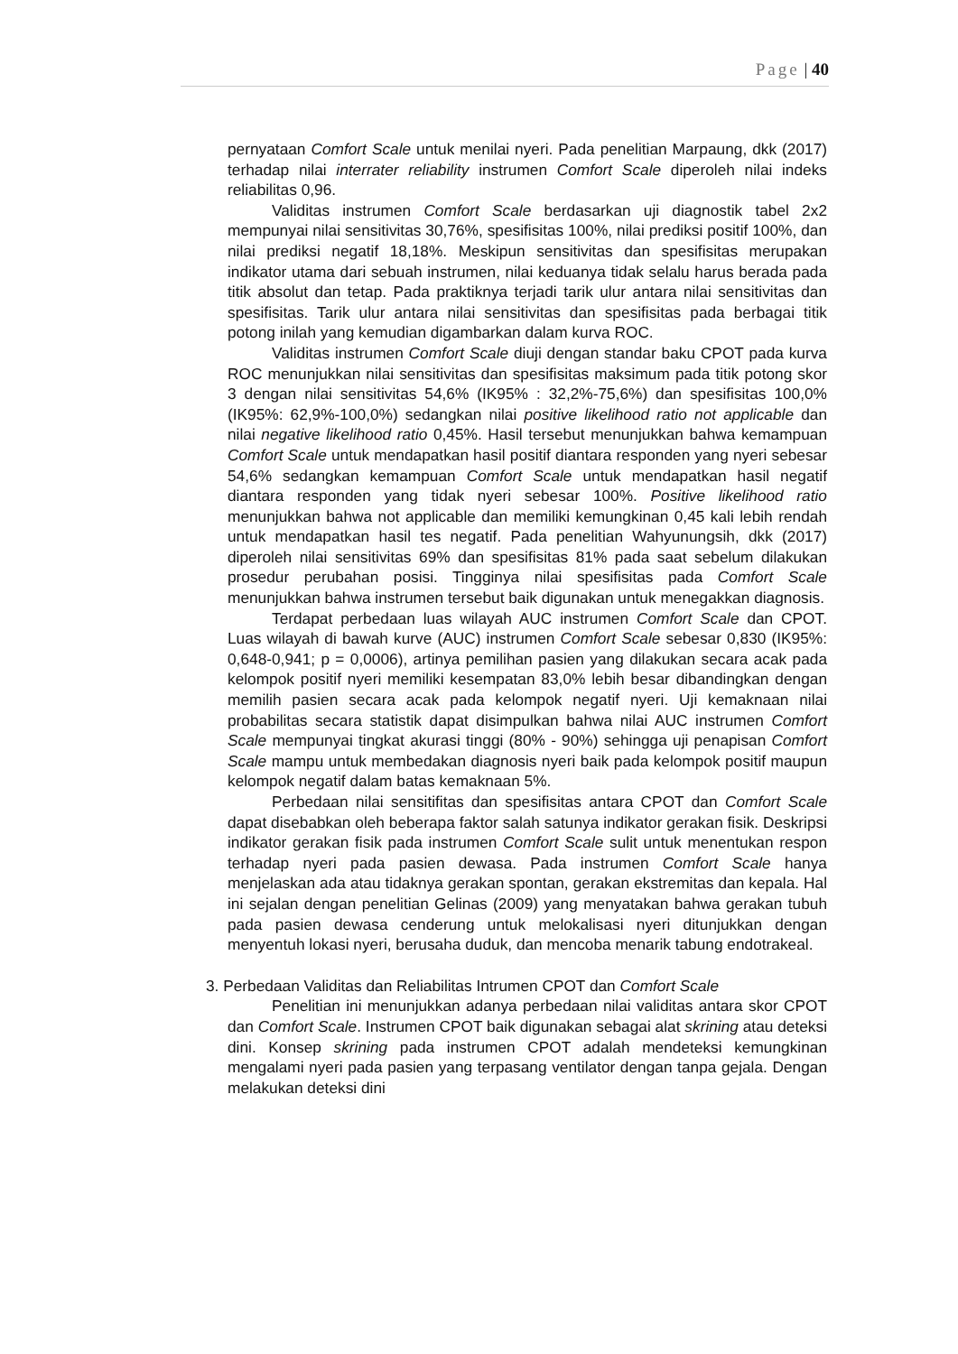Page | 40
pernyataan Comfort Scale untuk menilai nyeri. Pada penelitian Marpaung, dkk (2017) terhadap nilai interrater reliability instrumen Comfort Scale diperoleh nilai indeks reliabilitas 0,96.
Validitas instrumen Comfort Scale berdasarkan uji diagnostik tabel 2x2 mempunyai nilai sensitivitas 30,76%, spesifisitas 100%, nilai prediksi positif 100%, dan nilai prediksi negatif 18,18%. Meskipun sensitivitas dan spesifisitas merupakan indikator utama dari sebuah instrumen, nilai keduanya tidak selalu harus berada pada titik absolut dan tetap. Pada praktiknya terjadi tarik ulur antara nilai sensitivitas dan spesifisitas. Tarik ulur antara nilai sensitivitas dan spesifisitas pada berbagai titik potong inilah yang kemudian digambarkan dalam kurva ROC.
Validitas instrumen Comfort Scale diuji dengan standar baku CPOT pada kurva ROC menunjukkan nilai sensitivitas dan spesifisitas maksimum pada titik potong skor 3 dengan nilai sensitivitas 54,6% (IK95% : 32,2%-75,6%) dan spesifisitas 100,0% (IK95%: 62,9%-100,0%) sedangkan nilai positive likelihood ratio not applicable dan nilai negative likelihood ratio 0,45%. Hasil tersebut menunjukkan bahwa kemampuan Comfort Scale untuk mendapatkan hasil positif diantara responden yang nyeri sebesar 54,6% sedangkan kemampuan Comfort Scale untuk mendapatkan hasil negatif diantara responden yang tidak nyeri sebesar 100%. Positive likelihood ratio menunjukkan bahwa not applicable dan memiliki kemungkinan 0,45 kali lebih rendah untuk mendapatkan hasil tes negatif. Pada penelitian Wahyunungsih, dkk (2017) diperoleh nilai sensitivitas 69% dan spesifisitas 81% pada saat sebelum dilakukan prosedur perubahan posisi. Tingginya nilai spesifisitas pada Comfort Scale menunjukkan bahwa instrumen tersebut baik digunakan untuk menegakkan diagnosis.
Terdapat perbedaan luas wilayah AUC instrumen Comfort Scale dan CPOT. Luas wilayah di bawah kurve (AUC) instrumen Comfort Scale sebesar 0,830 (IK95%: 0,648-0,941; p = 0,0006), artinya pemilihan pasien yang dilakukan secara acak pada kelompok positif nyeri memiliki kesempatan 83,0% lebih besar dibandingkan dengan memilih pasien secara acak pada kelompok negatif nyeri. Uji kemaknaan nilai probabilitas secara statistik dapat disimpulkan bahwa nilai AUC instrumen Comfort Scale mempunyai tingkat akurasi tinggi (80% - 90%) sehingga uji penapisan Comfort Scale mampu untuk membedakan diagnosis nyeri baik pada kelompok positif maupun kelompok negatif dalam batas kemaknaan 5%.
Perbedaan nilai sensitifitas dan spesifisitas antara CPOT dan Comfort Scale dapat disebabkan oleh beberapa faktor salah satunya indikator gerakan fisik. Deskripsi indikator gerakan fisik pada instrumen Comfort Scale sulit untuk menentukan respon terhadap nyeri pada pasien dewasa. Pada instrumen Comfort Scale hanya menjelaskan ada atau tidaknya gerakan spontan, gerakan ekstremitas dan kepala. Hal ini sejalan dengan penelitian Gelinas (2009) yang menyatakan bahwa gerakan tubuh pada pasien dewasa cenderung untuk melokalisasi nyeri ditunjukkan dengan menyentuh lokasi nyeri, berusaha duduk, dan mencoba menarik tabung endotrakeal.
3. Perbedaan Validitas dan Reliabilitas Intrumen CPOT dan Comfort Scale
Penelitian ini menunjukkan adanya perbedaan nilai validitas antara skor CPOT dan Comfort Scale. Instrumen CPOT baik digunakan sebagai alat skrining atau deteksi dini. Konsep skrining pada instrumen CPOT adalah mendeteksi kemungkinan mengalami nyeri pada pasien yang terpasang ventilator dengan tanpa gejala. Dengan melakukan deteksi dini